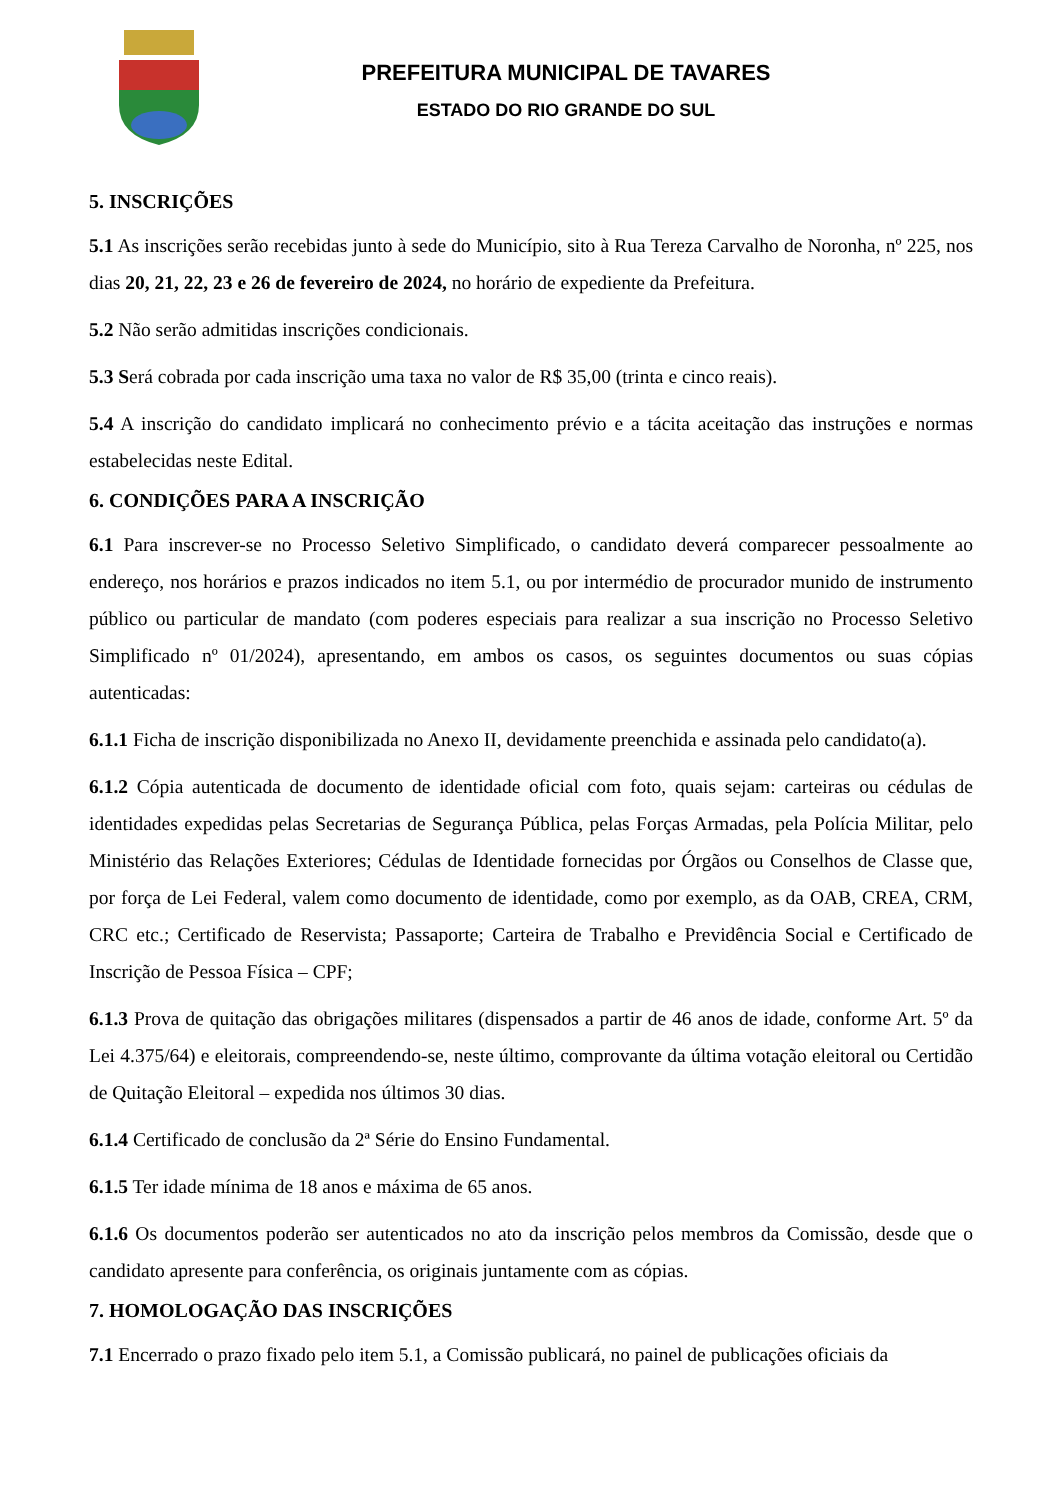PREFEITURA MUNICIPAL DE TAVARES
ESTADO DO RIO GRANDE DO SUL
5. INSCRIÇÕES
5.1 As inscrições serão recebidas junto à sede do Município, sito à Rua Tereza Carvalho de Noronha, nº 225, nos dias 20, 21, 22, 23 e 26 de fevereiro de 2024, no horário de expediente da Prefeitura.
5.2 Não serão admitidas inscrições condicionais.
5.3 Será cobrada por cada inscrição uma taxa no valor de R$ 35,00 (trinta e cinco reais).
5.4 A inscrição do candidato implicará no conhecimento prévio e a tácita aceitação das instruções e normas estabelecidas neste Edital.
6. CONDIÇÕES PARA A INSCRIÇÃO
6.1 Para inscrever-se no Processo Seletivo Simplificado, o candidato deverá comparecer pessoalmente ao endereço, nos horários e prazos indicados no item 5.1, ou por intermédio de procurador munido de instrumento público ou particular de mandato (com poderes especiais para realizar a sua inscrição no Processo Seletivo Simplificado nº 01/2024), apresentando, em ambos os casos, os seguintes documentos ou suas cópias autenticadas:
6.1.1 Ficha de inscrição disponibilizada no Anexo II, devidamente preenchida e assinada pelo candidato(a).
6.1.2 Cópia autenticada de documento de identidade oficial com foto, quais sejam: carteiras ou cédulas de identidades expedidas pelas Secretarias de Segurança Pública, pelas Forças Armadas, pela Polícia Militar, pelo Ministério das Relações Exteriores; Cédulas de Identidade fornecidas por Órgãos ou Conselhos de Classe que, por força de Lei Federal, valem como documento de identidade, como por exemplo, as da OAB, CREA, CRM, CRC etc.; Certificado de Reservista; Passaporte; Carteira de Trabalho e Previdência Social e Certificado de Inscrição de Pessoa Física – CPF;
6.1.3 Prova de quitação das obrigações militares (dispensados a partir de 46 anos de idade, conforme Art. 5º da Lei 4.375/64) e eleitorais, compreendendo-se, neste último, comprovante da última votação eleitoral ou Certidão de Quitação Eleitoral – expedida nos últimos 30 dias.
6.1.4 Certificado de conclusão da 2ª Série do Ensino Fundamental.
6.1.5 Ter idade mínima de 18 anos e máxima de 65 anos.
6.1.6 Os documentos poderão ser autenticados no ato da inscrição pelos membros da Comissão, desde que o candidato apresente para conferência, os originais juntamente com as cópias.
7. HOMOLOGAÇÃO DAS INSCRIÇÕES
7.1 Encerrado o prazo fixado pelo item 5.1, a Comissão publicará, no painel de publicações oficiais da